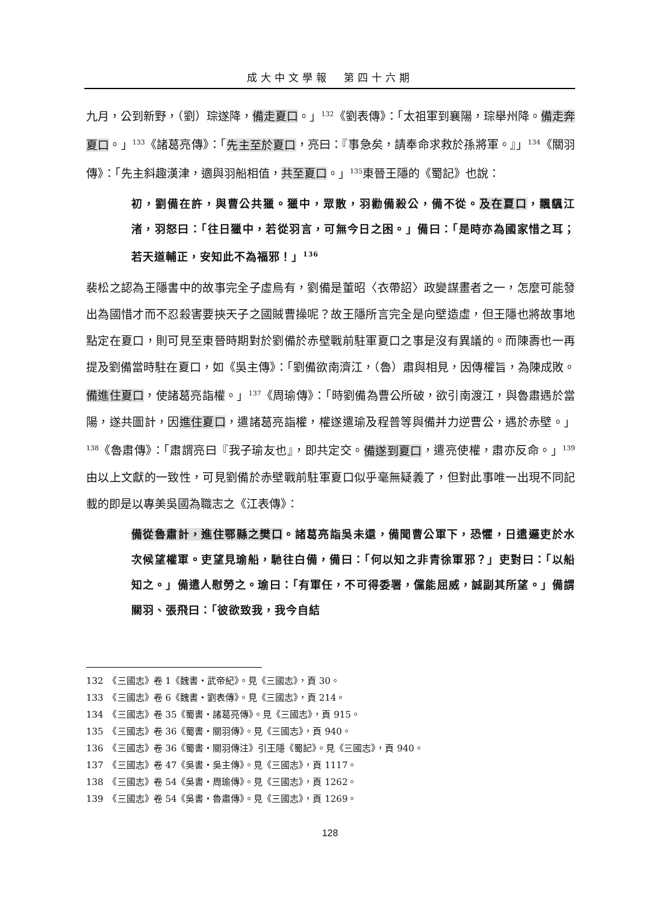成大中文學報　第四十六期
九月，公到新野，（劉）琮遂降，備走夏口。」<sup>132</sup>《劉表傳》：「太祖軍到襄陽，琮舉州降。備走奔夏口。」<sup>133</sup>《諸葛亮傳》：「先主至於夏口，亮曰：『事急矣，請奉命求救於孫將軍。』」<sup>134</sup>《關羽傳》：「先主斜趣漢津，適與羽船相值，共至夏口。」<sup>135</sup>東晉王隱的《蜀記》也說：
初，劉備在許，與曹公共獵。獵中，眾散，羽勸備殺公，備不從。及在夏口，飄颻江渚，羽怒曰：「往日獵中，若從羽言，可無今日之困。」備曰：「是時亦為國家惜之耳；若天道輔正，安知此不為福邪！」<sup>136</sup>
裴松之認為王隱書中的故事完全子虛烏有，劉備是董昭〈衣帶詔〉政變謀畫者之一，怎麼可能發出為國惜才而不忍殺害要挾天子之國賊曹操呢？故王隱所言完全是向壁造虛，但王隱也將故事地點定在夏口，則可見至東晉時期對於劉備於赤壁戰前駐軍夏口之事是沒有異議的。而陳壽也一再提及劉備當時駐在夏口，如《吳主傳》：「劉備欲南濟江，（魯）肅與相見，因傳權旨，為陳成敗。備進住夏口，使諸葛亮詣權。」<sup>137</sup>《周瑜傳》：「時劉備為曹公所破，欲引南渡江，與魯肅遇於當陽，遂共圖計，因進住夏口，遣諸葛亮詣權，權遂遣瑜及程普等與備并力逆曹公，遇於赤壁。」<sup>138</sup>《魯肅傳》：「肅謂亮曰『我子瑜友也』，即共定交。備遂到夏口，遣亮使權，肅亦反命。」<sup>139</sup>由以上文獻的一致性，可見劉備於赤壁戰前駐軍夏口似乎毫無疑義了，但對此事唯一出現不同記載的即是以專美吳國為職志之《江表傳》：
備從魯肅計，進住鄂縣之樊口。諸葛亮詣吳未還，備聞曹公軍下，恐懼，日遣邏吏於水次候望權軍。吏望見瑜船，馳往白備，備曰：「何以知之非青徐軍邪？」吏對曰：「以船知之。」備遣人慰勞之。瑜曰：「有軍任，不可得委署，儻能屈威，誠副其所望。」備謂關羽、張飛曰：「彼欲致我，我今自結
132　《三國志》卷 1《魏書・武帝紀》。見《三國志》，頁 30。
133　《三國志》卷 6《魏書・劉表傳》。見《三國志》，頁 214。
134　《三國志》卷 35《蜀書・諸葛亮傳》。見《三國志》，頁 915。
135　《三國志》卷 36《蜀書・關羽傳》。見《三國志》，頁 940。
136　《三國志》卷 36《蜀書・關羽傳注》引王隱《蜀記》。見《三國志》，頁 940。
137　《三國志》卷 47《吳書・吳主傳》。見《三國志》，頁 1117。
138　《三國志》卷 54《吳書・周瑜傳》。見《三國志》，頁 1262。
139　《三國志》卷 54《吳書・魯肅傳》。見《三國志》，頁 1269。
128